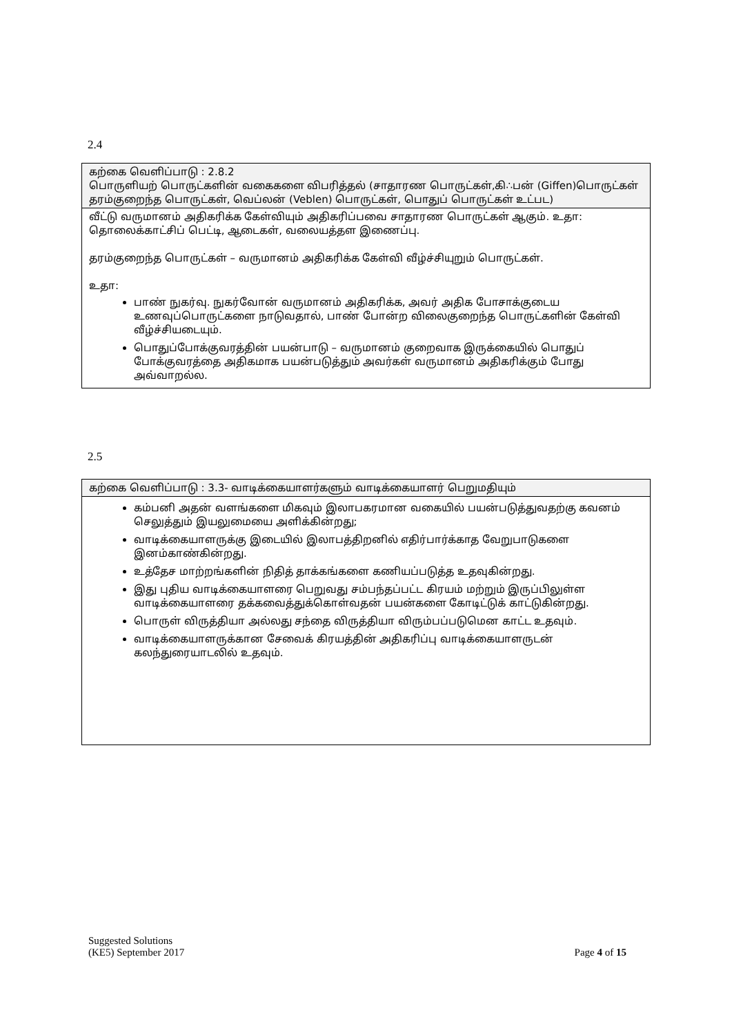2.4
| கற்கை வெளிப்பாடு : 2.8.2 பொருளியற் பொருட்களின் வகைகளை விபரித்தல் (சாதாரண பொருட்கள்,கி∴பன் (Giffen)பொருட்கள் தரம்குறைந்த பொருட்கள், வெப்லன் (Veblen) பொருட்கள், பொதுப் பொருட்கள் உட்பட) |
| வீட்டு வருமானம் அதிகரிக்க கேள்வியும் அதிகரிப்பவை சாதாரண பொருட்கள் ஆகும். உதா: தொலைக்காட்சிப் பெட்டி, ஆடைகள், வலையத்தள இணைப்பு. தரம்குறைந்த பொருட்கள் – வருமானம் அதிகரிக்க கேள்வி வீழ்ச்சியுறும் பொருட்கள். உதா: பாண் நுகர்வு. நுகர்வோன் வருமானம் அதிகரிக்க, அவர் அதிக போசாக்குடைய உணவுப்பொருட்களை நாடுவதால், பாண் போன்ற விலைகுறைந்த பொருட்களின் கேள்வி வீழ்ச்சியடையும். பொதுப்போக்குவரத்தின் பயன்பாடு – வருமானம் குறைவாக இருக்கையில் பொதுப் போக்குவரத்தை அதிகமாக பயன்படுத்தும் அவர்கள் வருமானம் அதிகரிக்கும் போது அவ்வாறல்ல. |
2.5
| கற்கை வெளிப்பாடு : 3.3- வாடிக்கையாளர்களும் வாடிக்கையாளர் பெறுமதியும் |
| கம்பனி அதன் வளங்களை மிகவும் இலாபகரமான வகையில் பயன்படுத்துவதற்கு கவனம் செலுத்தும் இயலுமையை அளிக்கின்றது; வாடிக்கையாளருக்கு இடையில் இலாபத்திறனில் எதிர்பார்க்காத வேறுபாடுகளை இனம்காண்கின்றது. உத்தேச மாற்றங்களின் நிதித் தாக்கங்களை கணியப்படுத்த உதவுகின்றது. இது புதிய வாடிக்கையாளரை பெறுவது சம்பந்தப்பட்ட கிரயம் மற்றும் இருப்பிலுள்ள வாடிக்கையாளரை தக்கவைத்துக்கொள்வதன் பயன்களை கோடிட்டுக் காட்டுகின்றது. பொருள் விருத்தியா அல்லது சந்தை விருத்தியா விரும்பப்படுமென காட்ட உதவும். வாடிக்கையாளருக்கான சேவைக் கிரயத்தின் அதிகரிப்பு வாடிக்கையாளருடன் கலந்துரையாடலில் உதவும். |
Suggested Solutions
(KE5) September 2017
Page 4 of 15